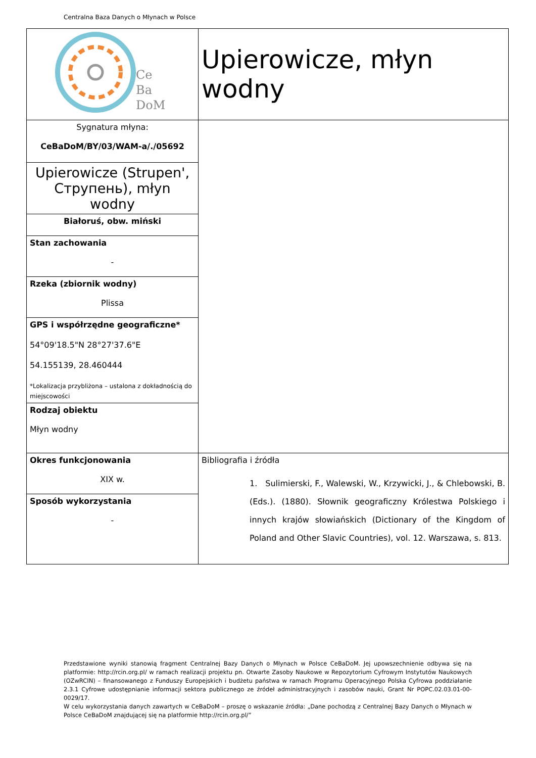Centralna Baza Danych o Młynach w Polsce
| Ce Ba DoM | Upierowicze, młyn wodny |
| Sygnatura młyna: CeBaDoM/BY/03/WAM-a/./05692 | |
| Upierowicze (Strupen', Струпень), młyn wodny | |
| Białoruś, obw. miński | |
| Stan zachowania - | |
| Rzeka (zbiornik wodny) Plissa | |
| GPS i współrzędne geograficzne* 54°09'18.5"N 28°27'37.6"E 54.155139, 28.460444 *Lokalizacja przybliżona – ustalona z dokładnością do miejscowości | |
| Rodzaj obiektu Młyn wodny | |
| Okres funkcjonowania XIX w. | Bibliografia i źródła 1. Sulimierski, F., Walewski, W., Krzywicki, J., & Chlebowski, B. (Eds.). (1880). Słownik geograficzny Królestwa Polskiego i innych krajów słowiańskich (Dictionary of the Kingdom of Poland and Other Slavic Countries), vol. 12. Warszawa, s. 813. |
| Sposób wykorzystania - | |
Przedstawione wyniki stanowią fragment Centralnej Bazy Danych o Młynach w Polsce CeBaDoM. Jej upowszechnienie odbywa się na platformie: http://rcin.org.pl/ w ramach realizacji projektu pn. Otwarte Zasoby Naukowe w Repozytorium Cyfrowym Instytutów Naukowych (OZwRCIN) – finansowanego z Funduszy Europejskich i budżetu państwa w ramach Programu Operacyjnego Polska Cyfrowa poddziałanie 2.3.1 Cyfrowe udostępnianie informacji sektora publicznego ze źródeł administracyjnych i zasobów nauki, Grant Nr POPC.02.03.01-00-0029/17.
W celu wykorzystania danych zawartych w CeBaDoM – proszę o wskazanie źródła: „Dane pochodzą z Centralnej Bazy Danych o Młynach w Polsce CeBaDoM znajdującej się na platformie http://rcin.org.pl/”